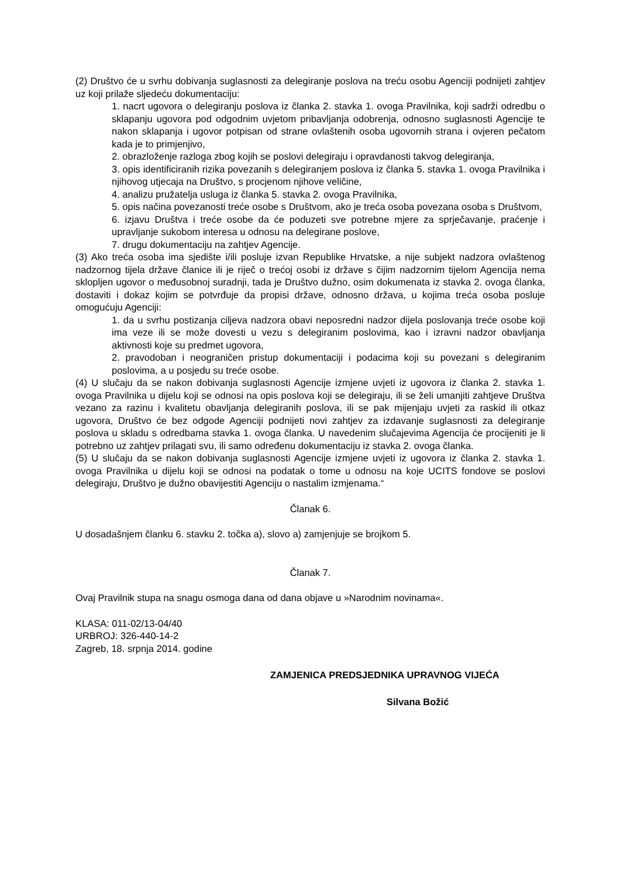(2) Društvo će u svrhu dobivanja suglasnosti za delegiranje poslova na treću osobu Agenciji podnijeti zahtjev uz koji prilaže sljedeću dokumentaciju:
1. nacrt ugovora o delegiranju poslova iz članka 2. stavka 1. ovoga Pravilnika, koji sadrži odredbu o sklapanju ugovora pod odgodnim uvjetom pribavljanja odobrenja, odnosno suglasnosti Agencije te nakon sklapanja i ugovor potpisan od strane ovlaštenih osoba ugovornih strana i ovjeren pečatom kada je to primjenjivo,
2. obrazloženje razloga zbog kojih se poslovi delegiraju i opravdanosti takvog delegiranja,
3. opis identificiranih rizika povezanih s delegiranjem poslova iz članka 5. stavka 1. ovoga Pravilnika i njihovog utjecaja na Društvo, s procjenom njihove veličine,
4. analizu pružatelja usluga iz članka 5. stavka 2. ovoga Pravilnika,
5. opis načina povezanosti treće osobe s Društvom, ako je treća osoba povezana osoba s Društvom,
6. izjavu Društva i treće osobe da će poduzeti sve potrebne mjere za sprječavanje, praćenje i upravljanje sukobom interesa u odnosu na delegirane poslove,
7. drugu dokumentaciju na zahtjev Agencije.
(3) Ako treća osoba ima sjedište i/ili posluje izvan Republike Hrvatske, a nije subjekt nadzora ovlaštenog nadzornog tijela države članice ili je riječ o trećoj osobi iz države s čijim nadzornim tijelom Agencija nema sklopljen ugovor o međusobnoj suradnji, tada je Društvo dužno, osim dokumenata iz stavka 2. ovoga članka, dostaviti i dokaz kojim se potvrđuje da propisi države, odnosno država, u kojima treća osoba posluje omogućuju Agenciji:
1. da u svrhu postizanja ciljeva nadzora obavi neposredni nadzor dijela poslovanja treće osobe koji ima veze ili se može dovesti u vezu s delegiranim poslovima, kao i izravni nadzor obavljanja aktivnosti koje su predmet ugovora,
2. pravodoban i neograničen pristup dokumentaciji i podacima koji su povezani s delegiranim poslovima, a u posjedu su treće osobe.
(4) U slučaju da se nakon dobivanja suglasnosti Agencije izmjene uvjeti iz ugovora iz članka 2. stavka 1. ovoga Pravilnika u dijelu koji se odnosi na opis poslova koji se delegiraju, ili se želi umanjiti zahtjeve Društva vezano za razinu i kvalitetu obavljanja delegiranih poslova, ili se pak mijenjaju uvjeti za raskid ili otkaz ugovora, Društvo će bez odgode Agenciji podnijeti novi zahtjev za izdavanje suglasnosti za delegiranje poslova u skladu s odredbama stavka 1. ovoga članka. U navedenim slučajevima Agencija će procijeniti je li potrebno uz zahtjev prilagati svu, ili samo određenu dokumentaciju iz stavka 2. ovoga članka.
(5) U slučaju da se nakon dobivanja suglasnosti Agencije izmjene uvjeti iz ugovora iz članka 2. stavka 1. ovoga Pravilnika u dijelu koji se odnosi na podatak o tome u odnosu na koje UCITS fondove se poslovi delegiraju, Društvo je dužno obavijestiti Agenciju o nastalim izmjenama.“
Članak 6.
U dosadašnjem članku 6. stavku 2. točka a), slovo a) zamjenjuje se brojkom 5.
Članak 7.
Ovaj Pravilnik stupa na snagu osmoga dana od dana objave u »Narodnim novinama«.
KLASA: 011-02/13-04/40
URBROJ: 326-440-14-2
Zagreb, 18. srpnja 2014. godine
ZAMJENICA PREDSJEDNIKA UPRAVNOG VIJEĆA
Silvana Božić